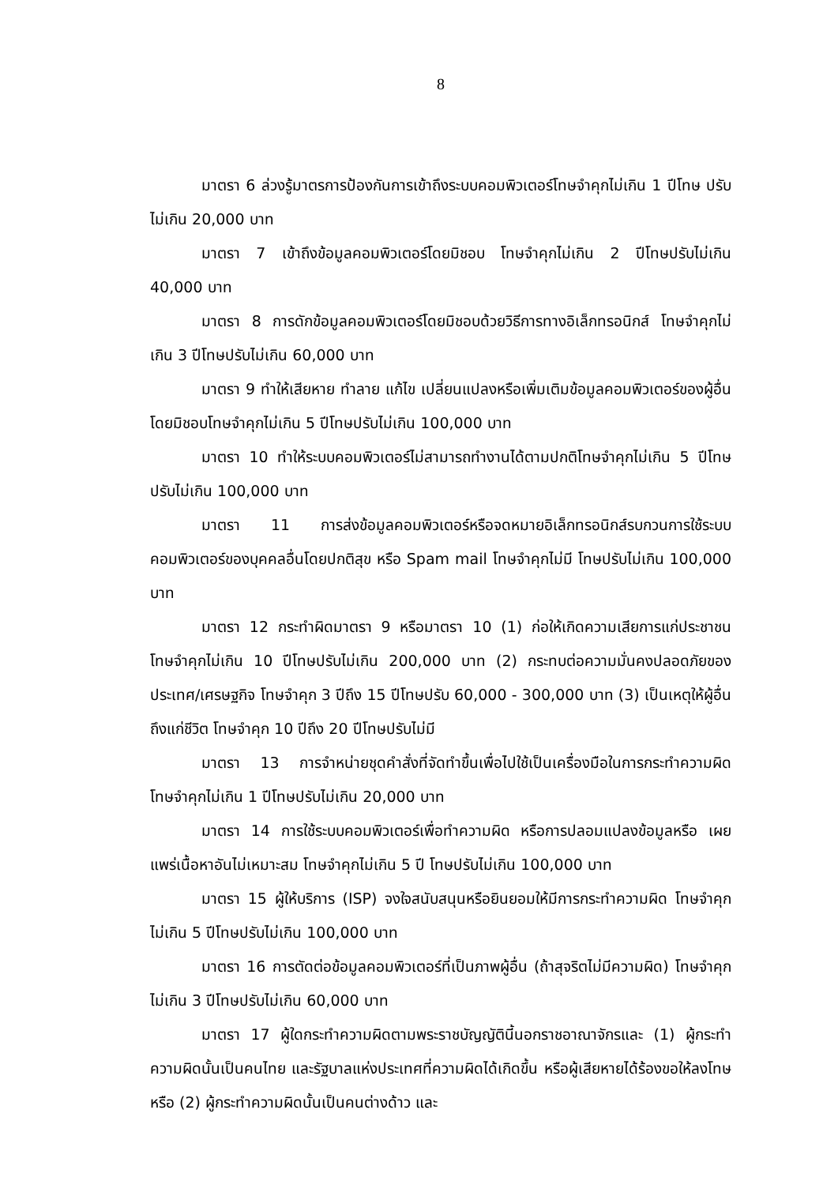8
มาตรา 6 ล่วงรู้มาตรการป้องกันการเข้าถึงระบบคอมพิวเตอร์โทษจำคุกไม่เกิน 1 ปีโทษ ปรับไม่เกิน 20,000 บาท
มาตรา 7 เข้าถึงข้อมูลคอมพิวเตอร์โดยมิชอบ โทษจำคุกไม่เกิน 2 ปีโทษปรับไม่เกิน 40,000 บาท
มาตรา 8 การดักข้อมูลคอมพิวเตอร์โดยมิชอบด้วยวิธีการทางอิเล็กทรอนิกส์ โทษจำคุกไม่เกิน 3 ปีโทษปรับไม่เกิน 60,000 บาท
มาตรา 9 ทำให้เสียหาย ทำลาย แก้ไข เปลี่ยนแปลงหรือเพิ่มเติมข้อมูลคอมพิวเตอร์ของผู้อื่น โดยมิชอบโทษจำคุกไม่เกิน 5 ปีโทษปรับไม่เกิน 100,000 บาท
มาตรา 10 ทำให้ระบบคอมพิวเตอร์ไม่สามารถทำงานได้ตามปกติโทษจำคุกไม่เกิน 5 ปีโทษ ปรับไม่เกิน 100,000 บาท
มาตรา 11 การส่งข้อมูลคอมพิวเตอร์หรือจดหมายอิเล็กทรอนิกส์รบกวนการใช้ระบบ คอมพิวเตอร์ของบุคคลอื่นโดยปกติสุข หรือ Spam mail โทษจำคุกไม่มี โทษปรับไม่เกิน 100,000 บาท
มาตรา 12 กระทำผิดมาตรา 9 หรือมาตรา 10 (1) ก่อให้เกิดความเสียการแก่ประชาชน โทษจำคุกไม่เกิน 10 ปีโทษปรับไม่เกิน 200,000 บาท (2) กระทบต่อความมั่นคงปลอดภัยของประเทศ/เศรษฐกิจ โทษจำคุก 3 ปีถึง 15 ปีโทษปรับ 60,000 - 300,000 บาท (3) เป็นเหตุให้ผู้อื่นถึงแก่ชีวิต โทษจำคุก 10 ปีถึง 20 ปีโทษปรับไม่มี
มาตรา 13 การจำหน่ายชุดคำสั่งที่จัดทำขึ้นเพื่อไปใช้เป็นเครื่องมือในการกระทำความผิด โทษจำคุกไม่เกิน 1 ปีโทษปรับไม่เกิน 20,000 บาท
มาตรา 14 การใช้ระบบคอมพิวเตอร์เพื่อทำความผิด หรือการปลอมแปลงข้อมูลหรือ เผยแพร่เนื้อหาอันไม่เหมาะสม โทษจำคุกไม่เกิน 5 ปี โทษปรับไม่เกิน 100,000 บาท
มาตรา 15 ผู้ให้บริการ (ISP) จงใจสนับสนุนหรือยินยอมให้มีการกระทำความผิด โทษจำคุก ไม่เกิน 5 ปีโทษปรับไม่เกิน 100,000 บาท
มาตรา 16 การตัดต่อข้อมูลคอมพิวเตอร์ที่เป็นภาพผู้อื่น (ถ้าสุจริตไม่มีความผิด) โทษจำคุก ไม่เกิน 3 ปีโทษปรับไม่เกิน 60,000 บาท
มาตรา 17 ผู้ใดกระทำความผิดตามพระราชบัญญัตินี้นอกราชอาณาจักรและ (1) ผู้กระทำความผิดนั้นเป็นคนไทย และรัฐบาลแห่งประเทศที่ความผิดได้เกิดขึ้น หรือผู้เสียหายได้ร้องขอให้ลงโทษ หรือ (2) ผู้กระทำความผิดนั้นเป็นคนต่างด้าว และ